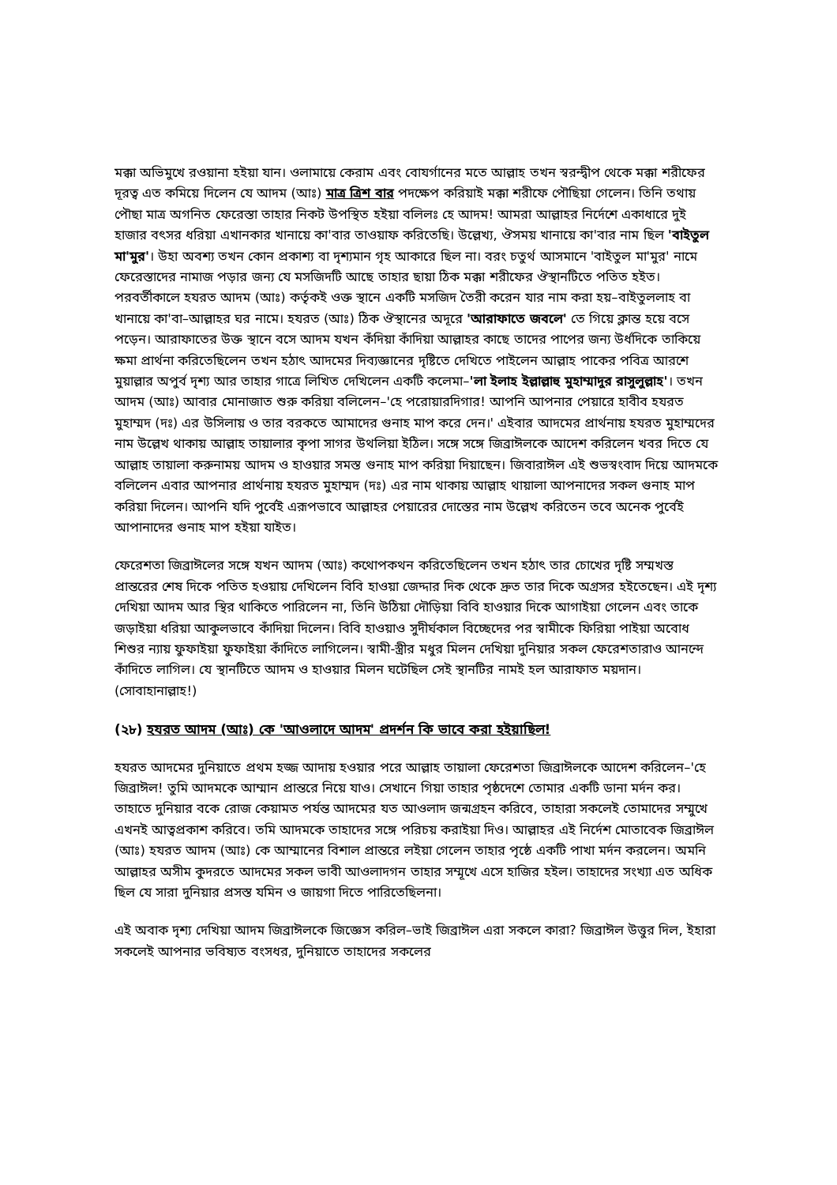মক্কা অভিমুখে রওয়ানা হইয়া যান। ওলামায়ে কেরাম এবং বোযর্গানের মতে আল্লাহ তখন স্বরন্দ্বীপ থেকে মক্কা শরীফের দূরত্ব এত কমিয়ে দিলেন যে আদম (আঃ) মাত্র ত্রিশ বার পদক্ষেপ করিয়াই মক্কা শরীফে পৌছিয়া গেলেন। তিনি তথায় পৌছা মাত্র অগনিত ফেরেস্তা তাহার নিকট উপস্থিত হইয়া বলিলঃ হে আদম! আমরা আল্লাহর নির্দেশে একাধারে দুই হাজার বৎসর ধরিয়া এখানকার খানায়ে কা'বার তাওয়াফ করিতেছি। উল্লেখ্য, ঔসময় খানায়ে কা'বার নাম ছিল 'বাইতুল মা'মুর'। উহা অবশ্য তখন কোন প্রকাশ্য বা দৃশ্যমান গৃহ আকারে ছিল না। বরং চতুর্থ আসমানে 'বাইতুল মা'মুর' নামে ফেরেস্তাদের নামাজ পড়ার জন্য যে মসজিদটি আছে তাহার ছায়া ঠিক মক্কা শরীফের ঔস্থানটিতে পতিত হইত। পরবর্তীকালে হযরত আদম (আঃ) কর্তৃকই ওক্ত স্থানে একটি মসজিদ তৈরী করেন যার নাম করা হয়–বাইতুললাহ বা খানায়ে কা'বা–আল্লাহর ঘর নামে। হযরত (আঃ) ঠিক ঔস্থানের অদূরে 'আরাফাতে জবলে' তে গিয়ে ক্লান্ত হয়ে বসে পড়েন। আরাফাতের উক্ত স্থানে বসে আদম যখন কঁদিয়া কাঁদিয়া আল্লাহর কাছে তাদের পাপের জন্য উর্ধদিকে তাকিয়ে ক্ষমা প্রার্থনা করিতেছিলেন তখন হঠাৎ আদমের দিব্যজ্ঞানের দৃষ্টিতে দেখিতে পাইলেন আল্লাহ পাকের পবিত্র আরশে মুয়াল্লার অপুর্ব দৃশ্য আর তাহার গাত্রে লিখিত দেখিলেন একটি কলেমা–'লা ইলাহ ইল্লাল্লাহু মুহাম্মাদুর রাসুলুল্লাহ'। তখন আদম (আঃ) আবার মোনাজাত শুরু করিয়া বলিলেন–'হে পরোয়ারদিগার! আপনি আপনার পেয়ারে হাবীব হযরত মুহাম্মদ (দঃ) এর উসিলায় ও তার বরকতে আমাদের গুনাহ মাপ করে দেন।' এইবার আদমের প্রার্থনায় হযরত মুহাম্মদের নাম উল্লেখ থাকায় আল্লাহ তায়ালার কৃপা সাগর উথলিয়া ইঠিল। সঙ্গে সঙ্গে জিব্রাঈলকে আদেশ করিলেন খবর দিতে যে আল্লাহ তায়ালা করুনাময় আদম ও হাওয়ার সমস্ত গুনাহ মাপ করিয়া দিয়াছেন। জিবারাঈল এই শুভস্বংবাদ দিয়ে আদমকে বলিলেন এবার আপনার প্রার্থনায় হযরত মুহাম্মদ (দঃ) এর নাম থাকায় আল্লাহ থায়ালা আপনাদের সকল গুনাহ মাপ করিয়া দিলেন। আপনি যদি পুর্বেই এরূপভাবে আল্লাহর পেয়ারের দোস্তের নাম উল্লেখ করিতেন তবে অনেক পুর্বেই আপানাদের গুনাহ মাপ হইয়া যাইত।
ফেরেশতা জিব্রাঈলের সঙ্গে যখন আদম (আঃ) কথোপকথন করিতেছিলেন তখন হঠাৎ তার চোখের দৃষ্টি সম্মখস্ত প্রান্তরের শেষ দিকে পতিত হওয়ায় দেখিলেন বিবি হাওয়া জেদ্দার দিক থেকে দ্রুত তার দিকে অগ্রসর হইতেছেন। এই দৃশ্য দেখিয়া আদম আর স্থির থাকিতে পারিলেন না, তিনি উঠিয়া দৌড়িয়া বিবি হাওয়ার দিকে আগাইয়া গেলেন এবং তাকে জড়াইয়া ধরিয়া আকুলভাবে কাঁদিয়া দিলেন। বিবি হাওয়াও সুদীর্ঘকাল বিচ্ছেদের পর স্বামীকে ফিরিয়া পাইয়া অবোধ শিশুর ন্যায় ফুফাইয়া ফুফাইয়া কাঁদিতে লাগিলেন। স্বামী-স্ত্রীর মধুর মিলন দেখিয়া দুনিয়ার সকল ফেরেশতারাও আনন্দে কাঁদিতে লাগিল। যে স্থানটিতে আদম ও হাওয়ার মিলন ঘটেছিল সেই স্থানটির নামই হল আরাফাত ময়দান। (সোবাহানাল্লাহ!)
(২৮) হযরত আদম (আঃ) কে 'আওলাদে আদম' প্রদর্শন কি ভাবে করা হইয়াছিল!
হযরত আদমের দুনিয়াতে প্রথম হজ্জ আদায় হওয়ার পরে আল্লাহ তায়ালা ফেরেশতা জিব্রাঈলকে আদেশ করিলেন–'হে জিব্রাঈল! তুমি আদমকে আম্মান প্রান্তরে নিয়ে যাও। সেখানে গিয়া তাহার পৃষ্ঠদেশে তোমার একটি ডানা মর্দন কর। তাহাতে দুনিয়ার বকে রোজ কেয়ামত পর্যন্ত আদমের যত আওলাদ জন্মগ্রহন করিবে, তাহারা সকলেই তোমাদের সম্মুখে এখনই আত্বপ্রকাশ করিবে। তমি আদমকে তাহাদের সঙ্গে পরিচয় করাইয়া দিও। আল্লাহর এই নির্দেশ মোতাবেক জিব্রাঈল (আঃ) হযরত আদম (আঃ) কে আম্মানের বিশাল প্রান্তরে লইয়া গেলেন তাহার পৃষ্ঠে একটি পাখা মর্দন করলেন। অমনি আল্লাহর অসীম কুদরতে আদমের সকল ভাবী আওলাদগন তাহার সম্মূখে এসে হাজির হইল। তাহাদের সংখ্যা এত অধিক ছিল যে সারা দুনিয়ার প্রসস্ত যমিন ও জায়গা দিতে পারিতেছিলনা।
এই অবাক দৃশ্য দেখিয়া আদম জিব্রাঈলকে জিজ্ঞেস করিল–ভাই জিব্রাঈল এরা সকলে কারা? জিব্রাঈল উত্তুর দিল, ইহারা সকলেই আপনার ভবিষ্যত বংসধর, দুনিয়াতে তাহাদের সকলের